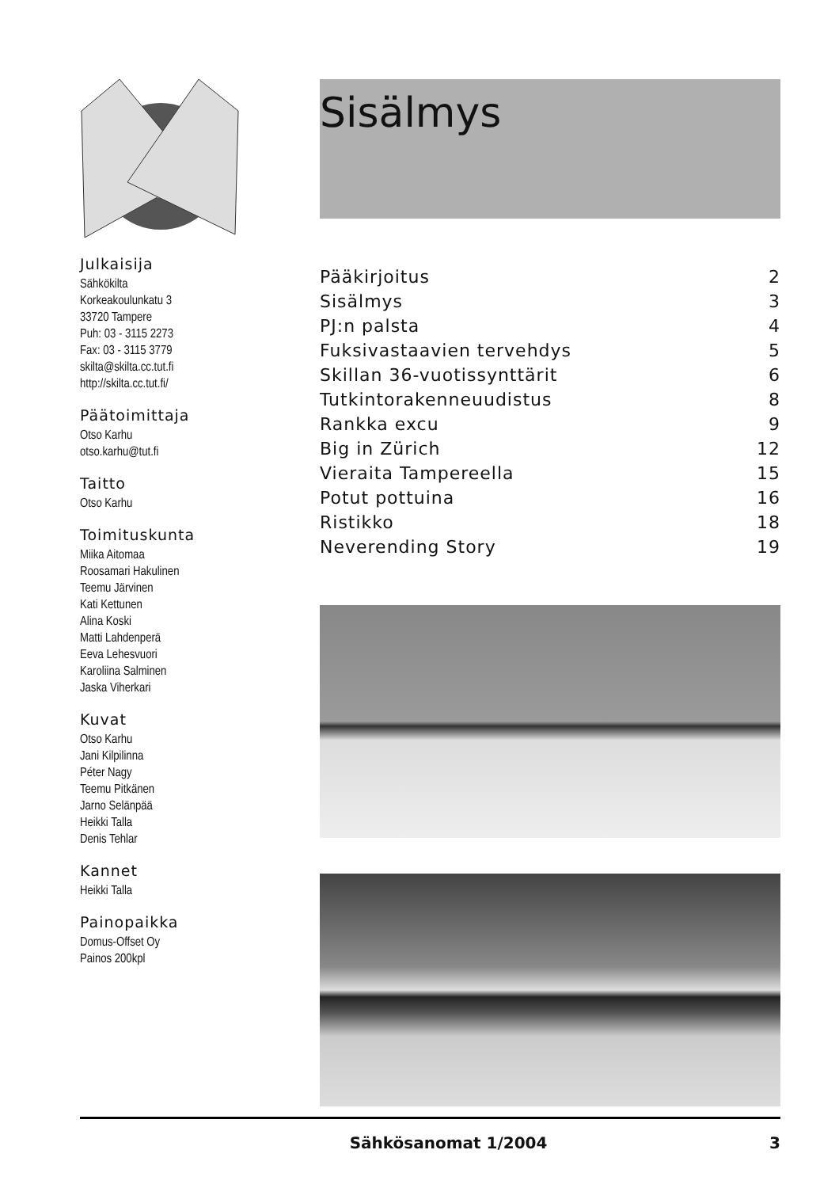Julkaisija
Sähkökilta
Korkeakoulunkatu 3
33720 Tampere
Puh: 03 - 3115 2273
Fax: 03 - 3115 3779
skilta@skilta.cc.tut.fi
http://skilta.cc.tut.fi/
Päätoimittaja
Otso Karhu
otso.karhu@tut.fi
Taitto
Otso Karhu
Toimituskunta
Miika Aitomaa
Roosamari Hakulinen
Teemu Järvinen
Kati Kettunen
Alina Koski
Matti Lahdenperä
Eeva Lehesvuori
Karoliina Salminen
Jaska Viherkari
Kuvat
Otso Karhu
Jani Kilpilinna
Péter Nagy
Teemu Pitkänen
Jarno Selänpää
Heikki Talla
Denis Tehlar
Kannet
Heikki Talla
Painopaikka
Domus-Offset Oy
Painos 200kpl
Sisälmys
| Pääkirjoitus | 2 |
| Sisälmys | 3 |
| PJ:n palsta | 4 |
| Fuksivastaavien tervehdys | 5 |
| Skillan 36-vuotissynttärit | 6 |
| Tutkintorakenneuudistus | 8 |
| Rankka excu | 9 |
| Big in Zürich | 12 |
| Vieraita Tampereella | 15 |
| Potut pottuina | 16 |
| Ristikko | 18 |
| Neverending Story | 19 |
Sähkösanomat 1/2004 3